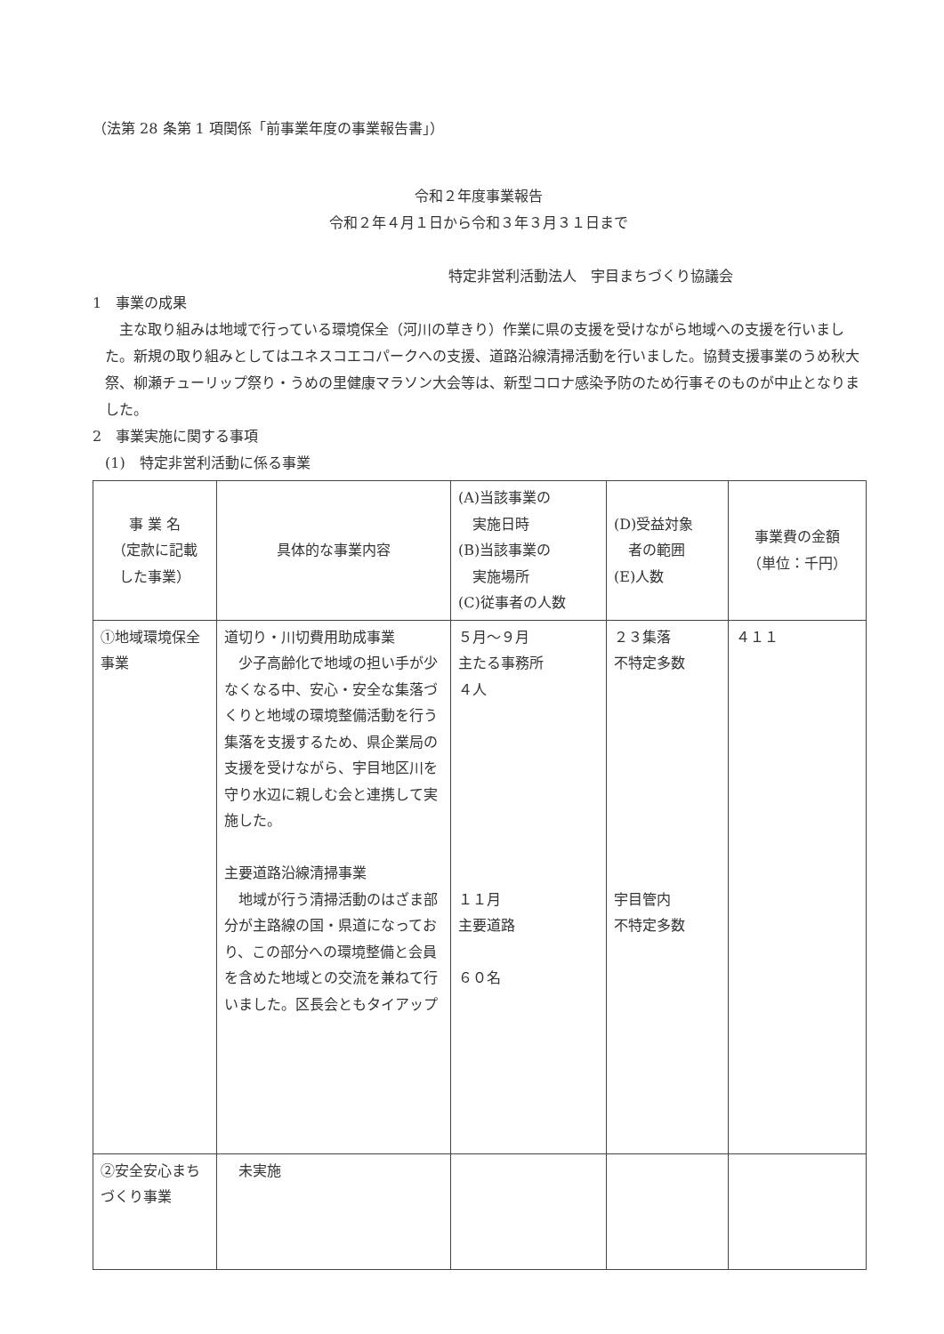（法第 28 条第 1 項関係「前事業年度の事業報告書」）
令和２年度事業報告
令和２年４月１日から令和３年３月３１日まで
特定非営利活動法人　宇目まちづくり協議会
1　事業の成果
主な取り組みは地域で行っている環境保全（河川の草きり）作業に県の支援を受けながら地域への支援を行いました。新規の取り組みとしてはユネスコエコパークへの支援、道路沿線清掃活動を行いました。協賛支援事業のうめ秋大祭、柳瀬チューリップ祭り・うめの里健康マラソン大会等は、新型コロナ感染予防のため行事そのものが中止となりました。
2　事業実施に関する事項
(1)　特定非営利活動に係る事業
| 事 業 名 （定款に記載 した事業） | 具体的な事業内容 | (A)当該事業の 実施日時 (B)当該事業の 実施場所 (C)従事者の人数 | (D)受益対象 者の範囲 (E)人数 | 事業費の金額 （単位：千円） |
| --- | --- | --- | --- | --- |
| ①地域環境保全事業 | 道切り・川切費用助成事業 少子高齢化で地域の担い手が少なくなる中、安心・安全な集落づくりと地域の環境整備活動を行う集落を支援するため、県企業局の支援を受けながら、宇目地区川を守り水辺に親しむ会と連携して実施した。 主要道路沿線清掃事業 地域が行う清掃活動のはざま部分が主路線の国・県道になっており、この部分への環境整備と会員を含めた地域との交流を兼ねて行いました。区長会ともタイアップ | ５月～９月 主たる事務所 ４人 １１月 主要道路 ６０名 | ２３集落 不特定多数 宇目管内 不特定多数 | ４１１ |
| ②安全安心まちづくり事業 | 未実施 | | | |